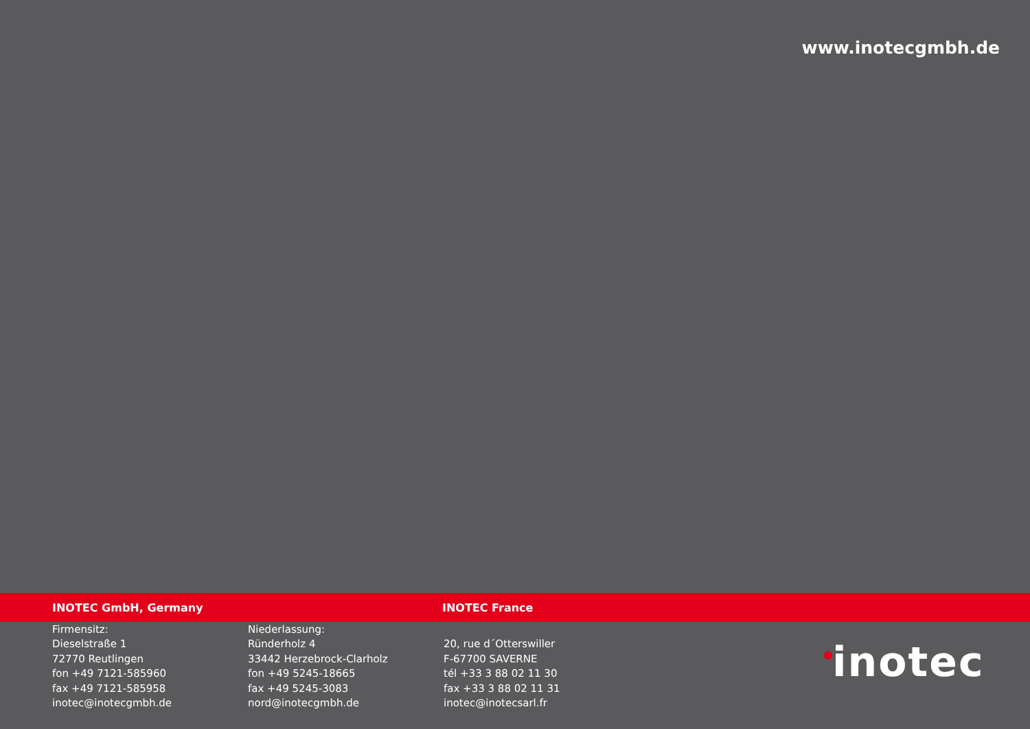www.inotecgmbh.de
INOTEC GmbH, Germany INOTEC France
Firmensitz:
Dieselstraße 1
72770 Reutlingen
fon +49 7121-585960
fax +49 7121-585958
inotec@inotecgmbh.de
Niederlassung:
Ründerholz 4
33442 Herzebrock-Clarholz
fon +49 5245-18665
fax +49 5245-3083
nord@inotecgmbh.de
20, rue d´Otterswiller
F-67700 SAVERNE
tél +33 3 88 02 11 30
fax +33 3 88 02 11 31
inotec@inotecsarl.fr
inotec